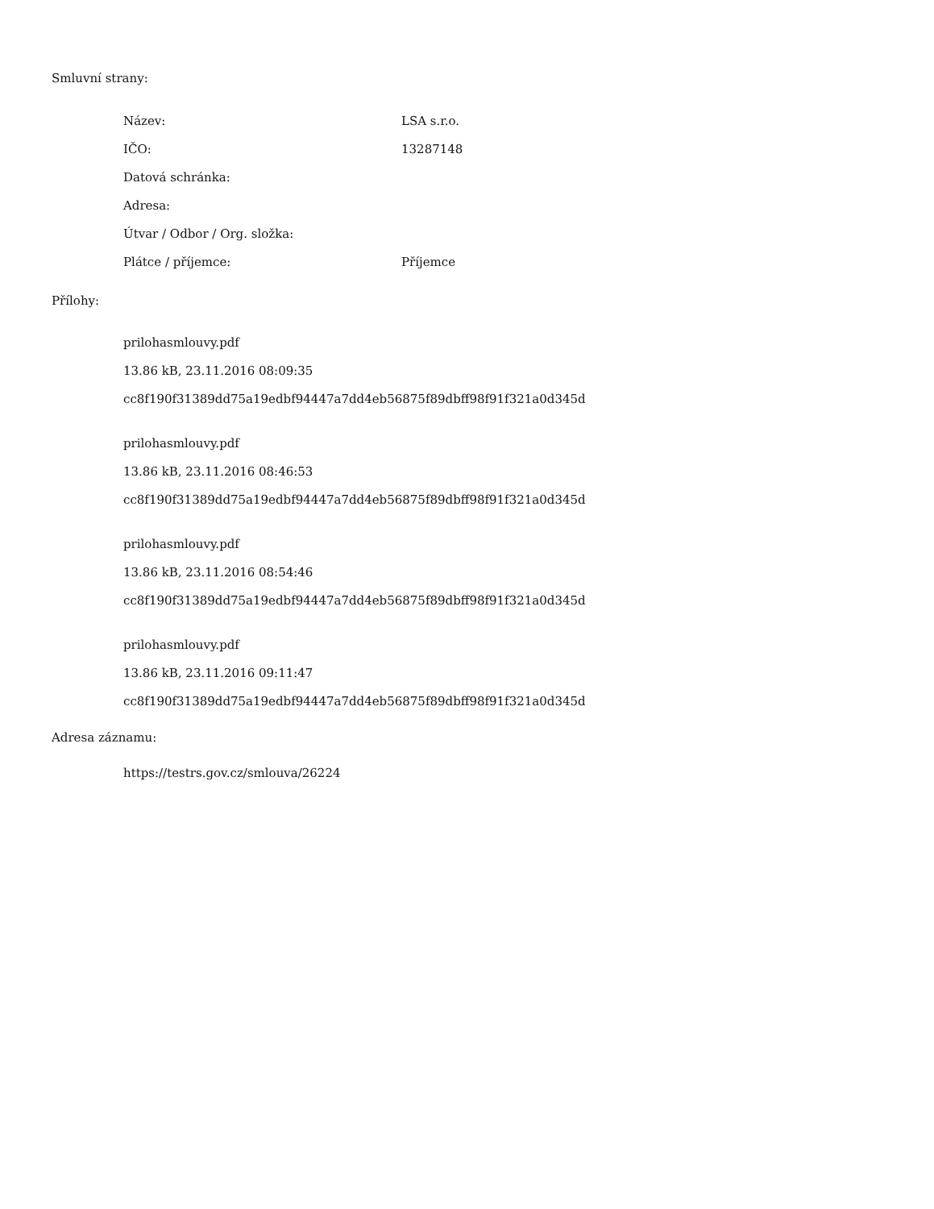Smluvní strany:
| Název: | LSA s.r.o. |
| IČO: | 13287148 |
| Datová schránka: | |
| Adresa: | |
| Útvar / Odbor / Org. složka: | |
| Plátce / příjemce: | Příjemce |
Přílohy:
prilohasmlouvy.pdf
13.86 kB, 23.11.2016 08:09:35
cc8f190f31389dd75a19edbf94447a7dd4eb56875f89dbff98f91f321a0d345d
prilohasmlouvy.pdf
13.86 kB, 23.11.2016 08:46:53
cc8f190f31389dd75a19edbf94447a7dd4eb56875f89dbff98f91f321a0d345d
prilohasmlouvy.pdf
13.86 kB, 23.11.2016 08:54:46
cc8f190f31389dd75a19edbf94447a7dd4eb56875f89dbff98f91f321a0d345d
prilohasmlouvy.pdf
13.86 kB, 23.11.2016 09:11:47
cc8f190f31389dd75a19edbf94447a7dd4eb56875f89dbff98f91f321a0d345d
Adresa záznamu:
https://testrs.gov.cz/smlouva/26224